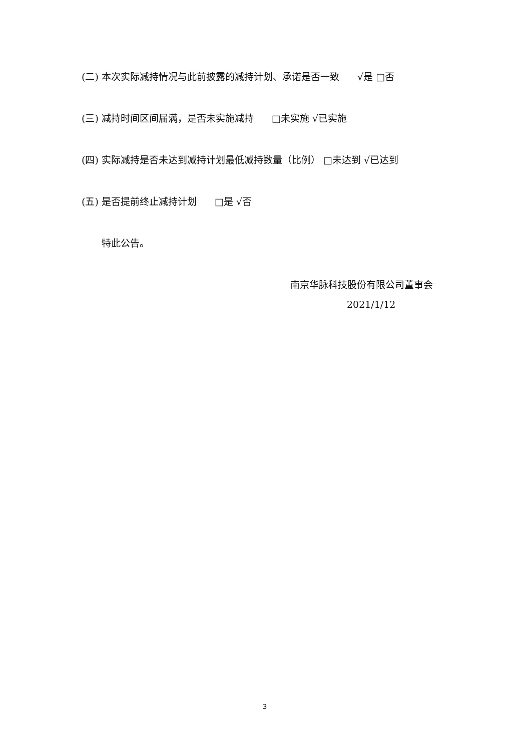(二) 本次实际减持情况与此前披露的减持计划、承诺是否一致 √是 □否
(三) 减持时间区间届满，是否未实施减持 □未实施 √已实施
(四) 实际减持是否未达到减持计划最低减持数量（比例） □未达到 √已达到
(五) 是否提前终止减持计划 □是 √否
特此公告。
南京华脉科技股份有限公司董事会
2021/1/12
3